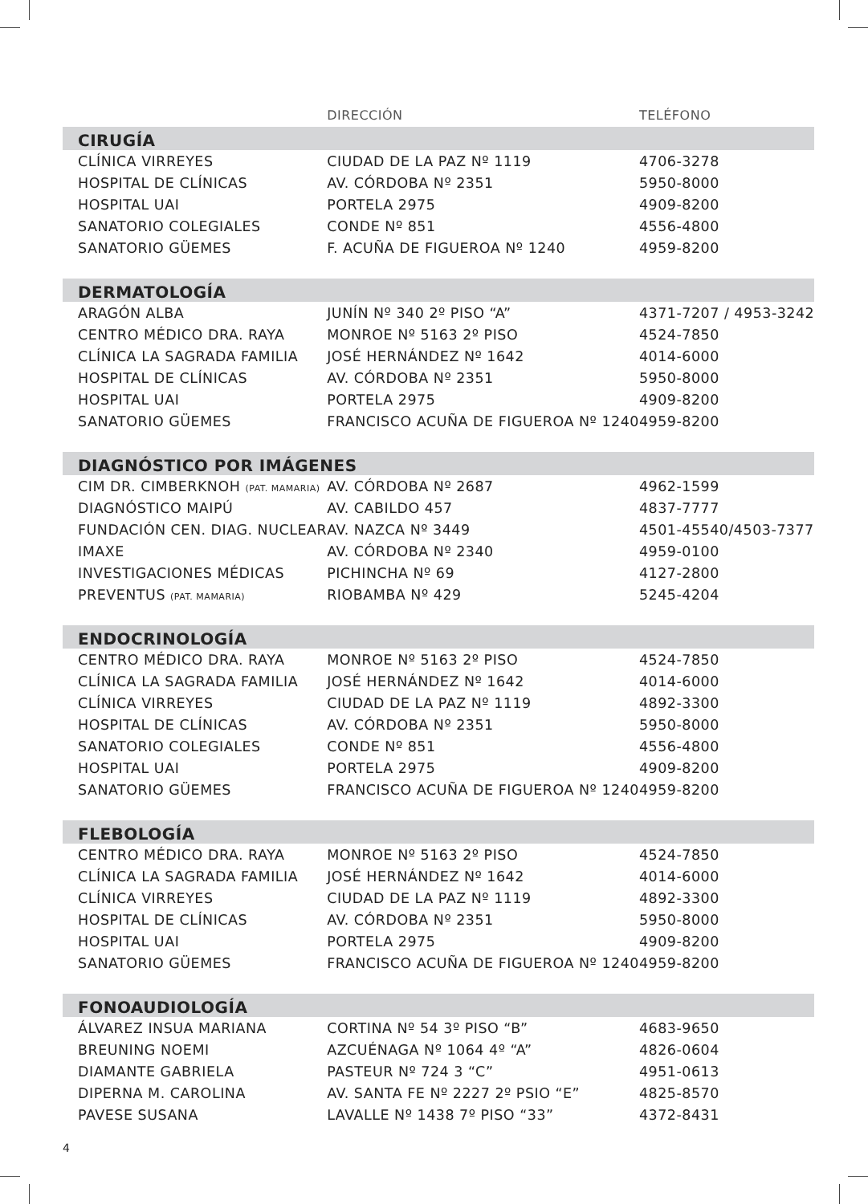| | DIRECCIÓN | TELÉFONO |
| --- | --- | --- |
| CIRUGÍA | | |
| CLÍNICA VIRREYES | CIUDAD DE LA PAZ Nº 1119 | 4706-3278 |
| HOSPITAL DE CLÍNICAS | AV. CÓRDOBA Nº 2351 | 5950-8000 |
| HOSPITAL UAI | PORTELA 2975 | 4909-8200 |
| SANATORIO COLEGIALES | CONDE Nº 851 | 4556-4800 |
| SANATORIO GÜEMES | F. ACUÑA DE FIGUEROA Nº 1240 | 4959-8200 |
| DERMATOLOGÍA | | |
| ARAGÓN ALBA | JUNÍN Nº 340 2º PISO “A” | 4371-7207 / 4953-3242 |
| CENTRO MÉDICO DRA. RAYA | MONROE Nº 5163 2º PISO | 4524-7850 |
| CLÍNICA LA SAGRADA FAMILIA | JOSÉ HERNÁNDEZ Nº 1642 | 4014-6000 |
| HOSPITAL DE CLÍNICAS | AV. CÓRDOBA Nº 2351 | 5950-8000 |
| HOSPITAL UAI | PORTELA 2975 | 4909-8200 |
| SANATORIO GÜEMES | FRANCISCO ACUÑA DE FIGUEROA Nº 1240 | 4959-8200 |
| DIAGNÓSTICO POR IMÁGENES | | |
| CIM DR. CIMBERKNOH (PAT. MAMARIA) | AV. CÓRDOBA Nº 2687 | 4962-1599 |
| DIAGNÓSTICO MAIPÚ | AV. CABILDO 457 | 4837-7777 |
| FUNDACIÓN CEN. DIAG. NUCLEAR | AV. NAZCA Nº 3449 | 4501-45540/4503-7377 |
| IMAXE | AV. CÓRDOBA Nº 2340 | 4959-0100 |
| INVESTIGACIONES MÉDICAS | PICHINCHA Nº 69 | 4127-2800 |
| PREVENTUS (PAT. MAMARIA) | RIOBAMBA Nº 429 | 5245-4204 |
| ENDOCRINOLOGÍA | | |
| CENTRO MÉDICO DRA. RAYA | MONROE Nº 5163 2º PISO | 4524-7850 |
| CLÍNICA LA SAGRADA FAMILIA | JOSÉ HERNÁNDEZ Nº 1642 | 4014-6000 |
| CLÍNICA VIRREYES | CIUDAD DE LA PAZ Nº 1119 | 4892-3300 |
| HOSPITAL DE CLÍNICAS | AV. CÓRDOBA Nº 2351 | 5950-8000 |
| SANATORIO COLEGIALES | CONDE Nº 851 | 4556-4800 |
| HOSPITAL UAI | PORTELA 2975 | 4909-8200 |
| SANATORIO GÜEMES | FRANCISCO ACUÑA DE FIGUEROA Nº 1240 | 4959-8200 |
| FLEBOLOGÍA | | |
| CENTRO MÉDICO DRA. RAYA | MONROE Nº 5163 2º PISO | 4524-7850 |
| CLÍNICA LA SAGRADA FAMILIA | JOSÉ HERNÁNDEZ Nº 1642 | 4014-6000 |
| CLÍNICA VIRREYES | CIUDAD DE LA PAZ Nº 1119 | 4892-3300 |
| HOSPITAL DE CLÍNICAS | AV. CÓRDOBA Nº 2351 | 5950-8000 |
| HOSPITAL UAI | PORTELA 2975 | 4909-8200 |
| SANATORIO GÜEMES | FRANCISCO ACUÑA DE FIGUEROA Nº 1240 | 4959-8200 |
| FONOAUDIOLOGÍA | | |
| ÁLVAREZ INSUA MARIANA | CORTINA Nº 54 3º PISO “B” | 4683-9650 |
| BREUNING NOEMI | AZCUÉNAGA Nº 1064 4º “A” | 4826-0604 |
| DIAMANTE GABRIELA | PASTEUR Nº 724 3 “C” | 4951-0613 |
| DIPERNA M. CAROLINA | AV. SANTA FE Nº 2227 2º PSIO “E” | 4825-8570 |
| PAVESE SUSANA | LAVALLE Nº 1438 7º PISO “33” | 4372-8431 |
4